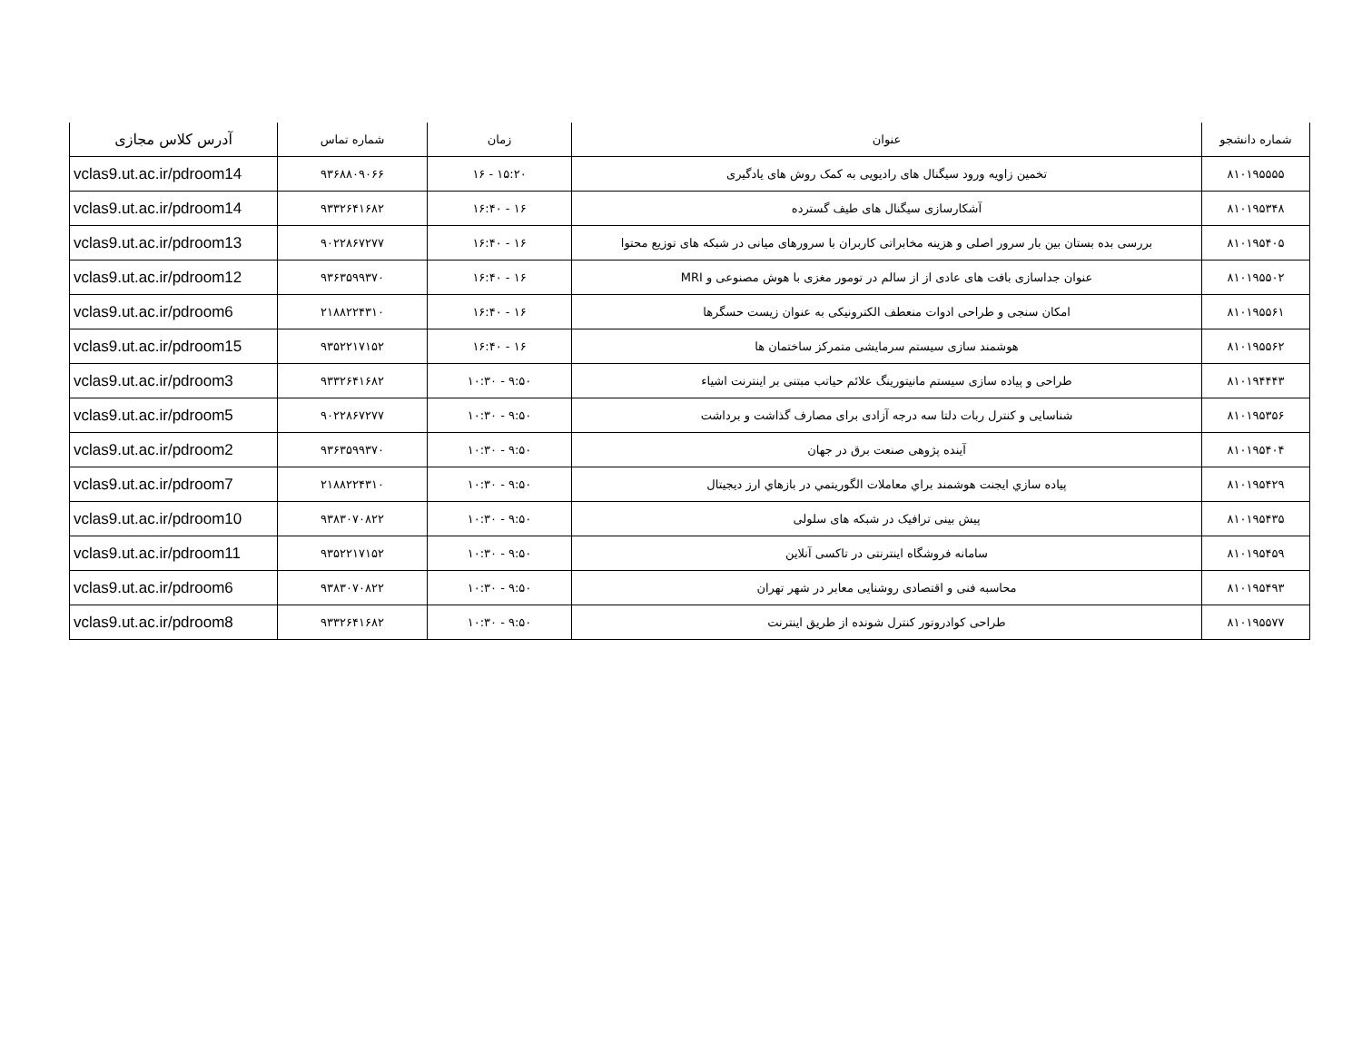| شماره دانشجو | عنوان | زمان | شماره تماس | آدرس کلاس مجازی |
| --- | --- | --- | --- | --- |
| ۸۱۰۱۹۵۵۵۵ | تخمین زاویه ورود سیگنال های رادیویی به کمک روش های یادگیری | ۱۵:۲۰ - ۱۶ | ۹۳۶۸۸۰۹۰۶۶ | vclas9.ut.ac.ir/pdroom14 |
| ۸۱۰۱۹۵۳۴۸ | آشکارسازی سیگنال های طیف گسترده | ۱۶ - ۱۶:۴۰ | ۹۳۳۲۶۴۱۶۸۲ | vclas9.ut.ac.ir/pdroom14 |
| ۸۱۰۱۹۵۴۰۵ | بررسی بده بستان بین بار سرور اصلی و هزینه مخابراتی کاربران با سرورهای میانی در شبکه های توزیع محتوا | ۱۶ - ۱۶:۴۰ | ۹۰۲۲۸۶۷۲۷۷ | vclas9.ut.ac.ir/pdroom13 |
| ۸۱۰۱۹۵۵۰۲ | عنوان جداسازی بافت های عادی از از سالم در تومور مغزی با هوش مصنوعی و MRI | ۱۶ - ۱۶:۴۰ | ۹۳۶۳۵۹۹۳۷۰ | vclas9.ut.ac.ir/pdroom12 |
| ۸۱۰۱۹۵۵۶۱ | امکان سنجی و طراحی ادوات منعطف الکترونیکی به عنوان زیست حسگرها | ۱۶ - ۱۶:۴۰ | ۲۱۸۸۲۲۴۳۱۰ | vclas9.ut.ac.ir/pdroom6 |
| ۸۱۰۱۹۵۵۶۲ | هوشمند سازی سیستم سرمایشی متمرکز ساختمان ها | ۱۶ - ۱۶:۴۰ | ۹۳۵۲۲۱۷۱۵۲ | vclas9.ut.ac.ir/pdroom15 |
| ۸۱۰۱۹۴۴۴۳ | طراحی و پیاده سازی سیستم مانیتورینگ علائم حیاتب مبتنی بر اینترنت اشیاء | ۹:۵۰ - ۱۰:۳۰ | ۹۳۳۲۶۴۱۶۸۲ | vclas9.ut.ac.ir/pdroom3 |
| ۸۱۰۱۹۵۳۵۶ | شناسایی و کنترل ربات دلتا سه درجه آزادی برای مصارف گذاشت و برداشت | ۹:۵۰ - ۱۰:۳۰ | ۹۰۲۲۸۶۷۲۷۷ | vclas9.ut.ac.ir/pdroom5 |
| ۸۱۰۱۹۵۴۰۴ | آینده پژوهی صنعت برق در جهان | ۹:۵۰ - ۱۰:۳۰ | ۹۳۶۳۵۹۹۳۷۰ | vclas9.ut.ac.ir/pdroom2 |
| ۸۱۰۱۹۵۴۲۹ | پیاده سازي ایجنت هوشمند براي معاملات الگوریتمي در بازهاي ارز دیجیتال | ۹:۵۰ - ۱۰:۳۰ | ۲۱۸۸۲۲۴۳۱۰ | vclas9.ut.ac.ir/pdroom7 |
| ۸۱۰۱۹۵۴۳۵ | پیش بینی ترافیک در شبکه های سلولی | ۹:۵۰ - ۱۰:۳۰ | ۹۳۸۳۰۷۰۸۲۲ | vclas9.ut.ac.ir/pdroom10 |
| ۸۱۰۱۹۵۴۵۹ | سامانه فروشگاه اینترنتی در تاکسی آنلاین | ۹:۵۰ - ۱۰:۳۰ | ۹۳۵۲۲۱۷۱۵۲ | vclas9.ut.ac.ir/pdroom11 |
| ۸۱۰۱۹۵۴۹۳ | محاسبه فنی و اقتصادی روشنایی معابر در شهر تهران | ۹:۵۰ - ۱۰:۳۰ | ۹۳۸۳۰۷۰۸۲۲ | vclas9.ut.ac.ir/pdroom6 |
| ۸۱۰۱۹۵۵۷۷ | طراحی کوادروتور کنترل شونده از طریق اینترنت | ۹:۵۰ - ۱۰:۳۰ | ۹۳۳۲۶۴۱۶۸۲ | vclas9.ut.ac.ir/pdroom8 |